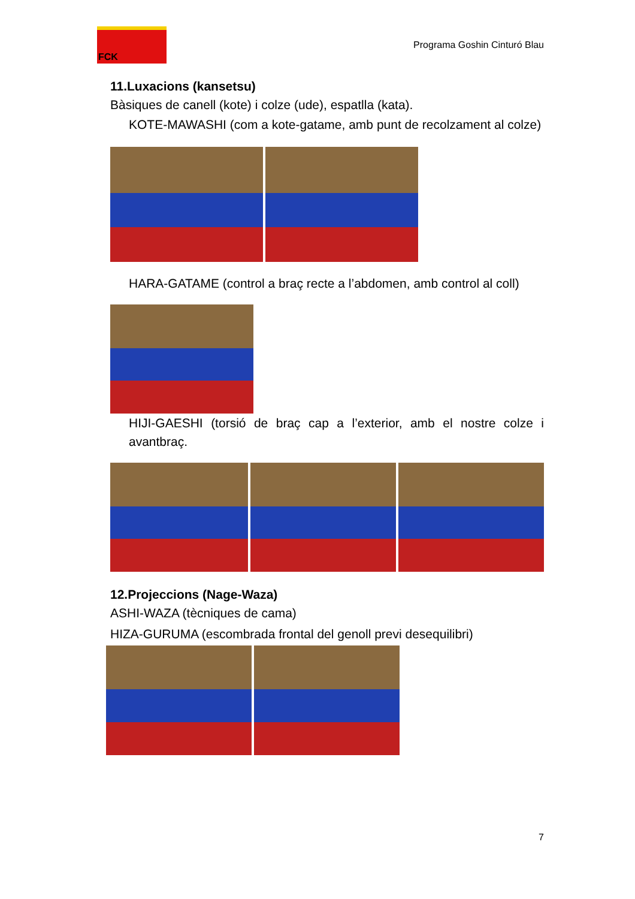FCK
Programa Goshin Cinturó Blau
11.Luxacions (kansetsu)
Bàsiques de canell (kote) i colze (ude), espatlla (kata).
KOTE-MAWASHI (com a kote-gatame, amb punt de recolzament al colze)
HARA-GATAME (control a braç recte a l’abdomen, amb control al coll)
HIJI-GAESHI (torsió de braç cap a l’exterior, amb el nostre colze i avantbraç.
12.Projeccions (Nage-Waza)
ASHI-WAZA (tècniques de cama)
HIZA-GURUMA (escombrada frontal del genoll previ desequilibri)
7